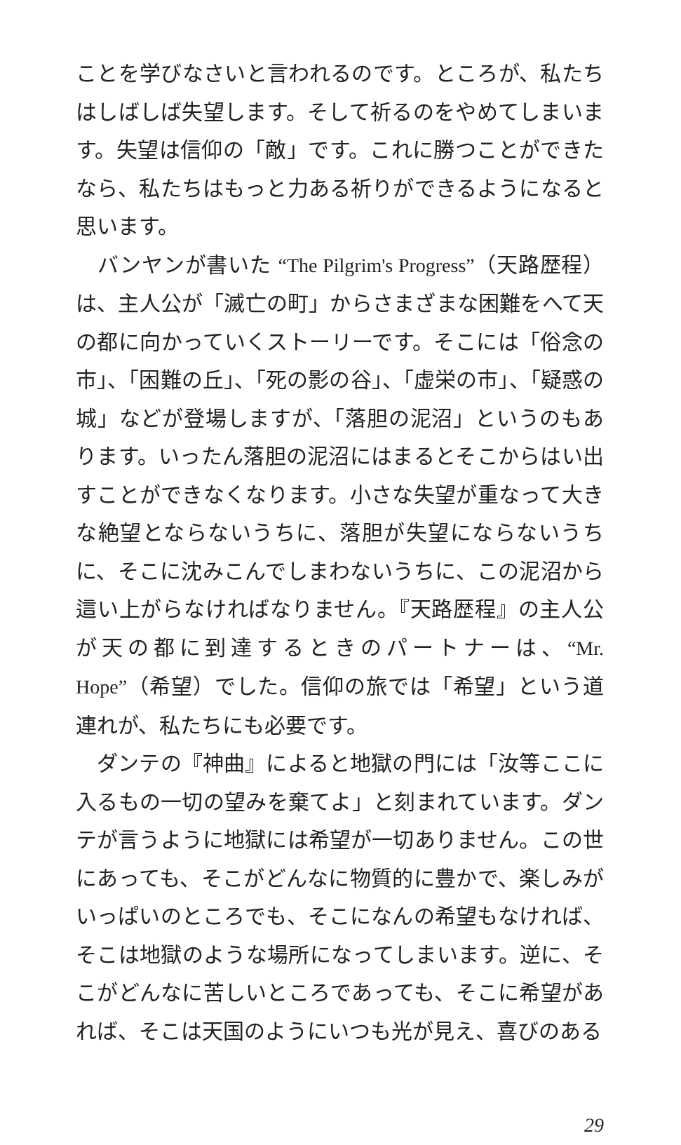ことを学びなさいと言われるのです。ところが、私たちはしばしば失望します。そして祈るのをやめてしまいます。失望は信仰の「敵」です。これに勝つことができたなら、私たちはもっと力ある祈りができるようになると思います。
　バンヤンが書いた “The Pilgrim's Progress”（天路歴程）は、主人公が「滅亡の町」からさまざまな困難をへて天の都に向かっていくストーリーです。そこには「俗念の市」、「困難の丘」、「死の影の谷」、「虚栄の市」、「疑惑の城」などが登場しますが、「落胆の泥沼」というのもあります。いったん落胆の泥沼にはまるとそこからはい出すことができなくなります。小さな失望が重なって大きな絶望とならないうちに、落胆が失望にならないうちに、そこに沈みこんでしまわないうちに、この泥沼から這い上がらなければなりません。『天路歴程』の主人公が天の都に到達するときのパートナーは、“Mr. Hope”（希望）でした。信仰の旅では「希望」という道連れが、私たちにも必要です。
　ダンテの『神曲』によると地獄の門には「汝等ここに入るもの一切の望みを棄てよ」と刻まれています。ダンテが言うように地獄には希望が一切ありません。この世にあっても、そこがどんなに物質的に豊かで、楽しみがいっぱいのところでも、そこになんの希望もなければ、そこは地獄のような場所になってしまいます。逆に、そこがどんなに苦しいところであっても、そこに希望があれば、そこは天国のようにいつも光が見え、喜びのある
29